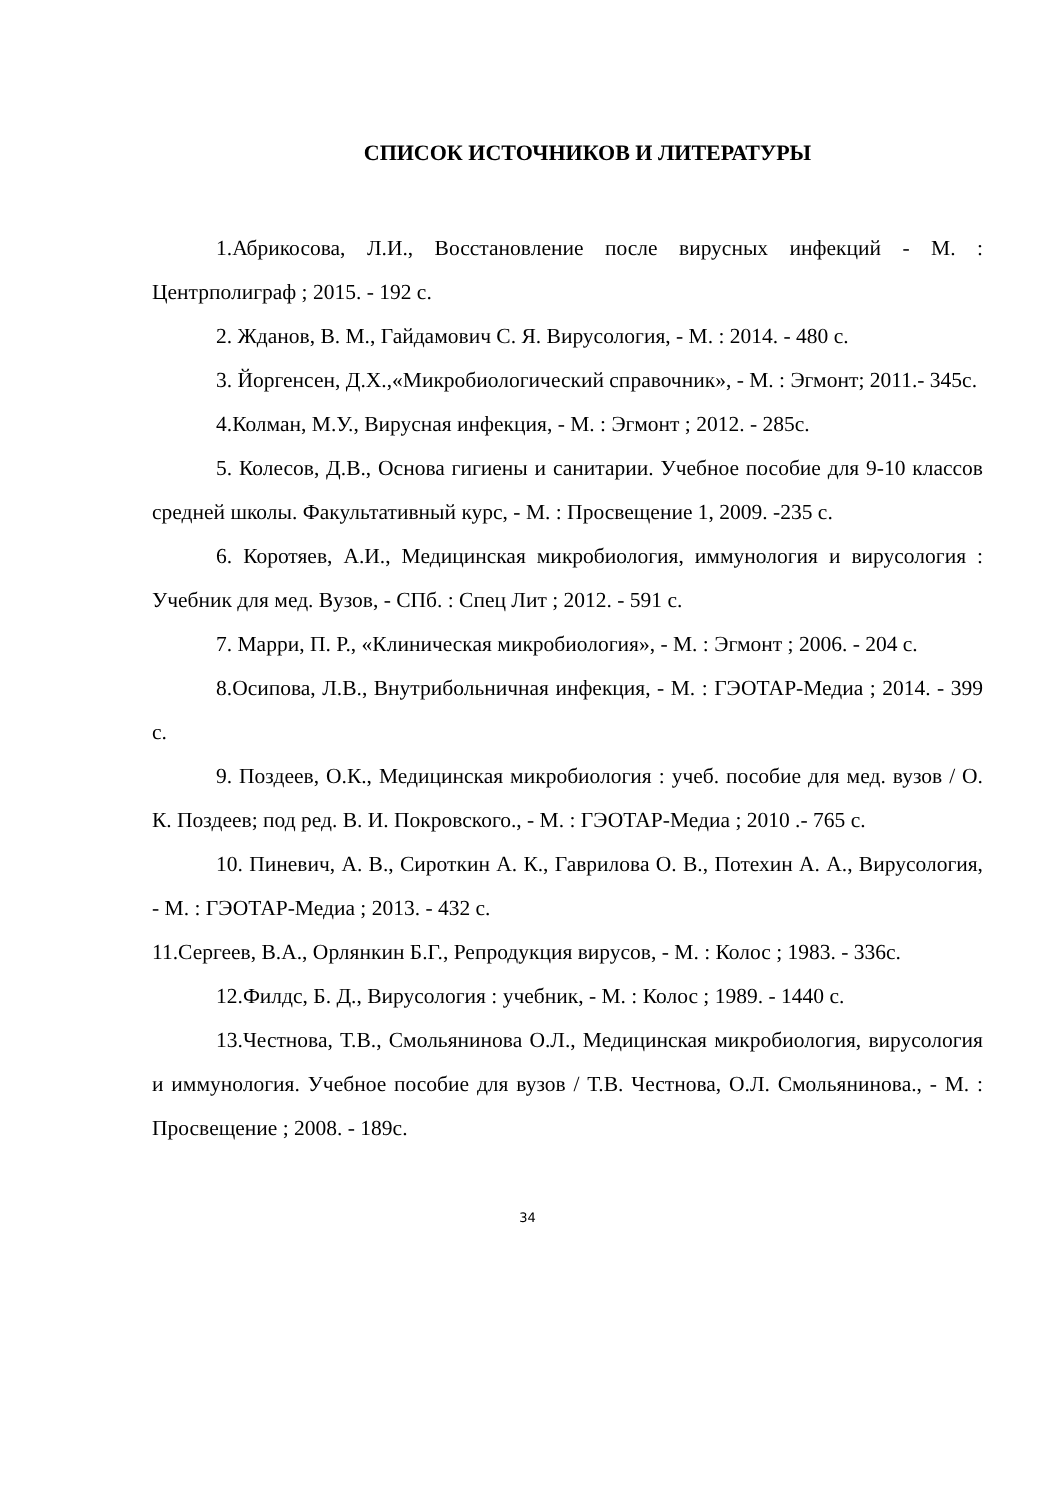СПИСОК ИСТОЧНИКОВ И ЛИТЕРАТУРЫ
1.Абрикосова, Л.И., Восстановление после вирусных инфекций - М. : Центрполиграф ; 2015. - 192 с.
2. Жданов, В. М., Гайдамович С. Я. Вирусология, - М. : 2014. - 480 с.
3. Йоргенсен, Д.Х.,«Микробиологический справочник», - М. : Эгмонт; 2011.- 345с.
4.Колман, М.У., Вирусная инфекция, - М. : Эгмонт ; 2012. - 285с.
5. Колесов, Д.В., Основа гигиены и санитарии. Учебное пособие для 9-10 классов средней школы. Факультативный курс, - М. : Просвещение 1, 2009. -235 с.
6. Коротяев, А.И., Медицинская микробиология, иммунология и вирусология : Учебник для мед. Вузов, - СПб. : Спец Лит ; 2012. - 591 с.
7. Марри, П. Р., «Клиническая микробиология», - М. : Эгмонт ; 2006. - 204 с.
8.Осипова, Л.В., Внутрибольничная инфекция, - М. : ГЭОТАР-Медиа ; 2014. - 399 с.
9. Поздеев, О.К., Медицинская микробиология : учеб. пособие для мед. вузов / О. К. Поздеев; под ред. В. И. Покровского., - М. : ГЭОТАР-Медиа ; 2010 .- 765 с.
10. Пиневич, А. В., Сироткин А. К., Гаврилова О. В., Потехин А. А., Вирусология, - М. : ГЭОТАР-Медиа ; 2013. - 432 с.
11.Сергеев, В.А., Орлянкин Б.Г., Репродукция вирусов, - М. : Колос ; 1983. - 336с.
12.Филдс, Б. Д., Вирусология : учебник, - М. : Колос ; 1989. - 1440 с.
13.Честнова, Т.В., Смольянинова О.Л., Медицинская микробиология, вирусология и иммунология. Учебное пособие для вузов / Т.В. Честнова, О.Л. Смольянинова., - М. : Просвещение ; 2008. - 189с.
34